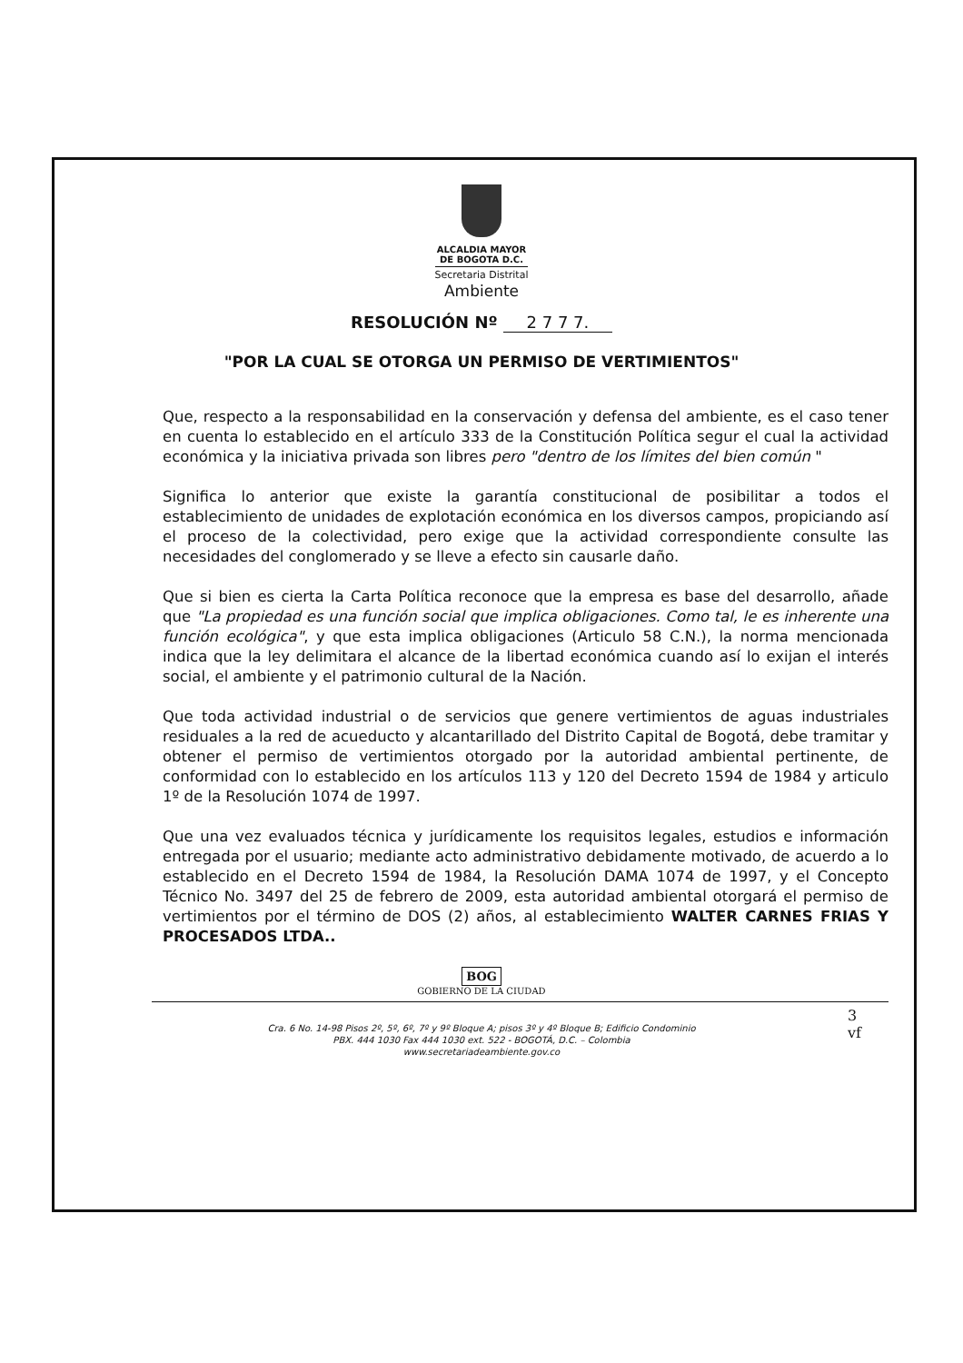ALCALDIA MAYOR
DE BOGOTA D.C.
Secretaria Distrital
Ambiente
RESOLUCIÓN Nº 2 7 7 7.
"POR LA CUAL SE OTORGA UN PERMISO DE VERTIMIENTOS"
Que, respecto a la responsabilidad en la conservación y defensa del ambiente, es el caso tener en cuenta lo establecido en el artículo 333 de la Constitución Política segur el cual la actividad económica y la iniciativa privada son libres pero "dentro de los límites del bien común "
Significa lo anterior que existe la garantía constitucional de posibilitar a todos el establecimiento de unidades de explotación económica en los diversos campos, propiciando así el proceso de la colectividad, pero exige que la actividad correspondiente consulte las necesidades del conglomerado y se lleve a efecto sin causarle daño.
Que si bien es cierta la Carta Política reconoce que la empresa es base del desarrollo, añade que "La propiedad es una función social que implica obligaciones. Como tal, le es inherente una función ecológica", y que esta implica obligaciones (Articulo 58 C.N.), la norma mencionada indica que la ley delimitara el alcance de la libertad económica cuando así lo exijan el interés social, el ambiente y el patrimonio cultural de la Nación.
Que toda actividad industrial o de servicios que genere vertimientos de aguas industriales residuales a la red de acueducto y alcantarillado del Distrito Capital de Bogotá, debe tramitar y obtener el permiso de vertimientos otorgado por la autoridad ambiental pertinente, de conformidad con lo establecido en los artículos 113 y 120 del Decreto 1594 de 1984 y articulo 1º de la Resolución 1074 de 1997.
Que una vez evaluados técnica y jurídicamente los requisitos legales, estudios e información entregada por el usuario; mediante acto administrativo debidamente motivado, de acuerdo a lo establecido en el Decreto 1594 de 1984, la Resolución DAMA 1074 de 1997, y el Concepto Técnico No. 3497 del 25 de febrero de 2009, esta autoridad ambiental otorgará el permiso de vertimientos por el término de DOS (2) años, al establecimiento WALTER CARNES FRIAS Y PROCESADOS LTDA..
BOG
GOBIERNO DE LA CIUDAD
3
vf
Cra. 6 No. 14-98 Pisos 2º, 5º, 6º, 7º y 9º Bloque A; pisos 3º y 4º Bloque B; Edificio Condominio
PBX. 444 1030 Fax 444 1030 ext. 522 - BOGOTÁ, D.C. – Colombia
www.secretariadeambiente.gov.co